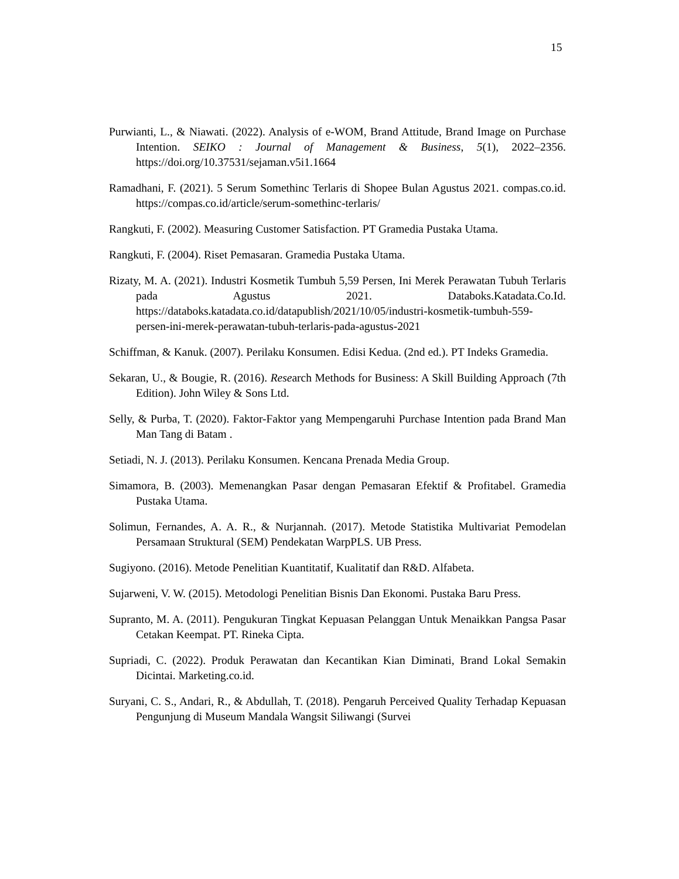15
Purwianti, L., & Niawati. (2022). Analysis of e-WOM, Brand Attitude, Brand Image on Purchase Intention. SEIKO : Journal of Management & Business, 5(1), 2022–2356. https://doi.org/10.37531/sejaman.v5i1.1664
Ramadhani, F. (2021). 5 Serum Somethinc Terlaris di Shopee Bulan Agustus 2021. compas.co.id. https://compas.co.id/article/serum-somethinc-terlaris/
Rangkuti, F. (2002). Measuring Customer Satisfaction. PT Gramedia Pustaka Utama.
Rangkuti, F. (2004). Riset Pemasaran. Gramedia Pustaka Utama.
Rizaty, M. A. (2021). Industri Kosmetik Tumbuh 5,59 Persen, Ini Merek Perawatan Tubuh Terlaris pada Agustus 2021. Databoks.Katadata.Co.Id. https://databoks.katadata.co.id/datapublish/2021/10/05/industri-kosmetik-tumbuh-559-persen-ini-merek-perawatan-tubuh-terlaris-pada-agustus-2021
Schiffman, & Kanuk. (2007). Perilaku Konsumen. Edisi Kedua. (2nd ed.). PT Indeks Gramedia.
Sekaran, U., & Bougie, R. (2016). Research Methods for Business: A Skill Building Approach (7th Edition). John Wiley & Sons Ltd.
Selly, & Purba, T. (2020). Faktor-Faktor yang Mempengaruhi Purchase Intention pada Brand Man Man Tang di Batam .
Setiadi, N. J. (2013). Perilaku Konsumen. Kencana Prenada Media Group.
Simamora, B. (2003). Memenangkan Pasar dengan Pemasaran Efektif & Profitabel. Gramedia Pustaka Utama.
Solimun, Fernandes, A. A. R., & Nurjannah. (2017). Metode Statistika Multivariat Pemodelan Persamaan Struktural (SEM) Pendekatan WarpPLS. UB Press.
Sugiyono. (2016). Metode Penelitian Kuantitatif, Kualitatif dan R&D. Alfabeta.
Sujarweni, V. W. (2015). Metodologi Penelitian Bisnis Dan Ekonomi. Pustaka Baru Press.
Supranto, M. A. (2011). Pengukuran Tingkat Kepuasan Pelanggan Untuk Menaikkan Pangsa Pasar Cetakan Keempat. PT. Rineka Cipta.
Supriadi, C. (2022). Produk Perawatan dan Kecantikan Kian Diminati, Brand Lokal Semakin Dicintai. Marketing.co.id.
Suryani, C. S., Andari, R., & Abdullah, T. (2018). Pengaruh Perceived Quality Terhadap Kepuasan Pengunjung di Museum Mandala Wangsit Siliwangi (Survei